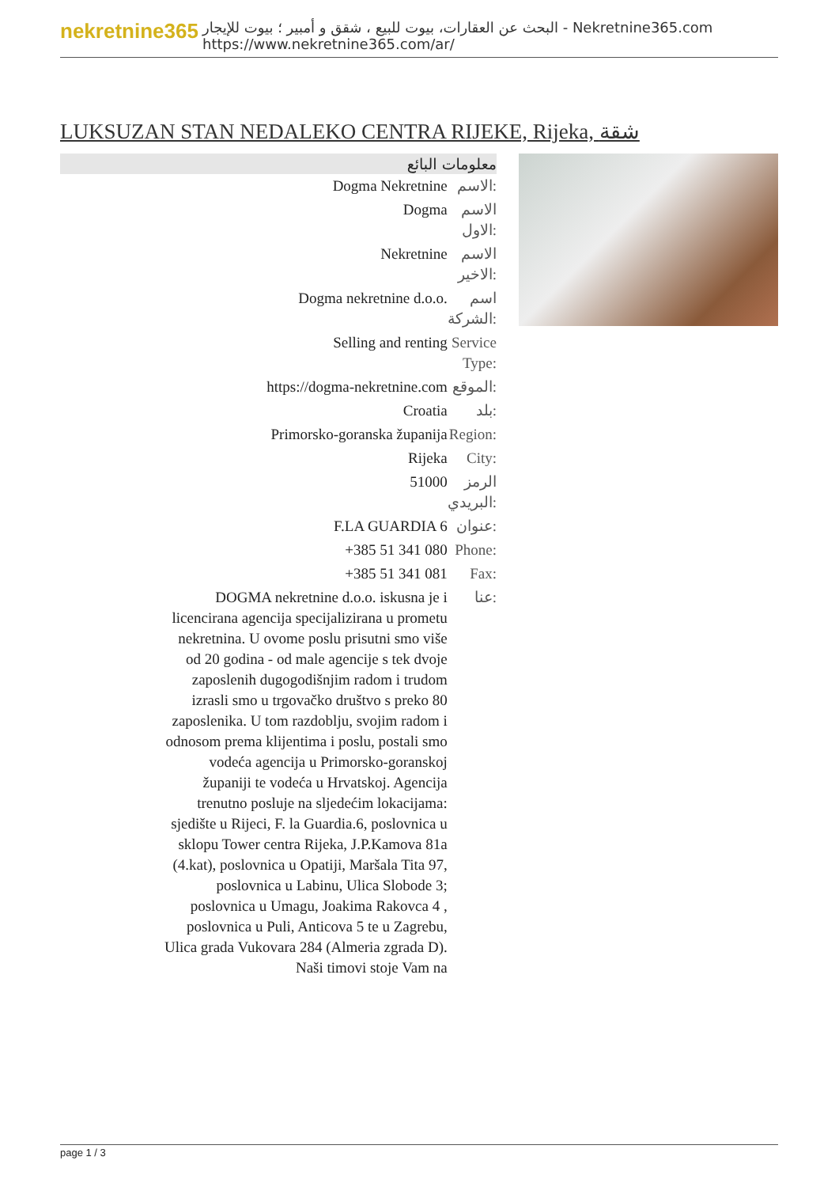nekretnine365
البحث عن العقارات، بيوت للبيع ، شقق و أمبير ؛ بيوت للإيجار - Nekretnine365.com
https://www.nekretnine365.com/ar/
LUKSUZAN STAN NEDALEKO CENTRA RIJEKE, Rijeka, شقة
| معلومات البائع | |
| --- | --- |
| Dogma Nekretnine | الاسم: |
| Dogma | الاسم الاول: |
| Nekretnine | الاسم الاخير: |
| Dogma nekretnine d.o.o. | اسم الشركة: |
| Selling and renting | Service Type: |
| https://dogma-nekretnine.com | الموقع: |
| Croatia | بلد: |
| Primorsko-goranska županija | Region: |
| Rijeka | City: |
| 51000 | الرمز البريدي: |
| F.LA GUARDIA 6 | عنوان: |
| +385 51 341 080 | Phone: |
| +385 51 341 081 | Fax: |
| DOGMA nekretnine d.o.o. iskusna je i licencirana agencija specijalizirana u prometu nekretnina. U ovome poslu prisutni smo više od 20 godina - od male agencije s tek dvoje zaposlenih dugogodišnjim radom i trudom izrasli smo u trgovačko društvo s preko 80 zaposlenika. U tom razdoblju, svojim radom i odnosom prema klijentima i poslu, postali smo vodeća agencija u Primorsko-goranskoj županiji te vodeća u Hrvatskoj. Agencija trenutno posluje na sljedećim lokacijama: sjedište u Rijeci, F. la Guardia.6, poslovnica u sklopu Tower centra Rijeka, J.P.Kamova 81a (4.kat), poslovnica u Opatiji, Maršala Tita 97, poslovnica u Labinu, Ulica Slobode 3; poslovnica u Umagu, Joakima Rakovca 4 , poslovnica u Puli, Anticova 5 te u Zagrebu, Ulica grada Vukovara 284 (Almeria zgrada D). Naši timovi stoje Vam na | عنا: |
page 1 / 3